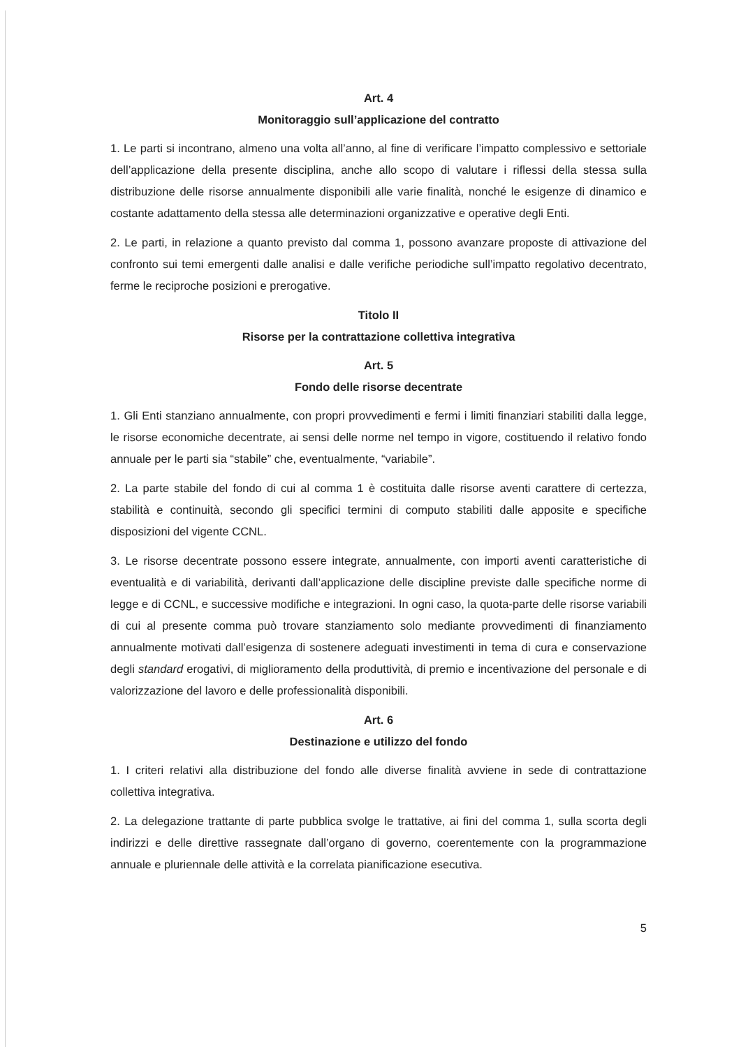Art. 4
Monitoraggio sull’applicazione del contratto
1. Le parti si incontrano, almeno una volta all’anno, al fine di verificare l’impatto complessivo e settoriale dell’applicazione della presente disciplina, anche allo scopo di valutare i riflessi della stessa sulla distribuzione delle risorse annualmente disponibili alle varie finalità, nonché le esigenze di dinamico e costante adattamento della stessa alle determinazioni organizzative e operative degli Enti.
2. Le parti, in relazione a quanto previsto dal comma 1, possono avanzare proposte di attivazione del confronto sui temi emergenti dalle analisi e dalle verifiche periodiche sull’impatto regolativo decentrato, ferme le reciproche posizioni e prerogative.
Titolo II
Risorse per la contrattazione collettiva integrativa
Art. 5
Fondo delle risorse decentrate
1. Gli Enti stanziano annualmente, con propri provvedimenti e fermi i limiti finanziari stabiliti dalla legge, le risorse economiche decentrate, ai sensi delle norme nel tempo in vigore, costituendo il relativo fondo annuale per le parti sia “stabile” che, eventualmente, “variabile”.
2. La parte stabile del fondo di cui al comma 1 è costituita dalle risorse aventi carattere di certezza, stabilità e continuità, secondo gli specifici termini di computo stabiliti dalle apposite e specifiche disposizioni del vigente CCNL.
3. Le risorse decentrate possono essere integrate, annualmente, con importi aventi caratteristiche di eventualità e di variabilità, derivanti dall’applicazione delle discipline previste dalle specifiche norme di legge e di CCNL, e successive modifiche e integrazioni. In ogni caso, la quota-parte delle risorse variabili di cui al presente comma può trovare stanziamento solo mediante provvedimenti di finanziamento annualmente motivati dall’esigenza di sostenere adeguati investimenti in tema di cura e conservazione degli standard erogativi, di miglioramento della produttività, di premio e incentivazione del personale e di valorizzazione del lavoro e delle professionalità disponibili.
Art. 6
Destinazione e utilizzo del fondo
1. I criteri relativi alla distribuzione del fondo alle diverse finalità avviene in sede di contrattazione collettiva integrativa.
2. La delegazione trattante di parte pubblica svolge le trattative, ai fini del comma 1, sulla scorta degli indirizzi e delle direttive rassegnate dall’organo di governo, coerentemente con la programmazione annuale e pluriennale delle attività e la correlata pianificazione esecutiva.
5